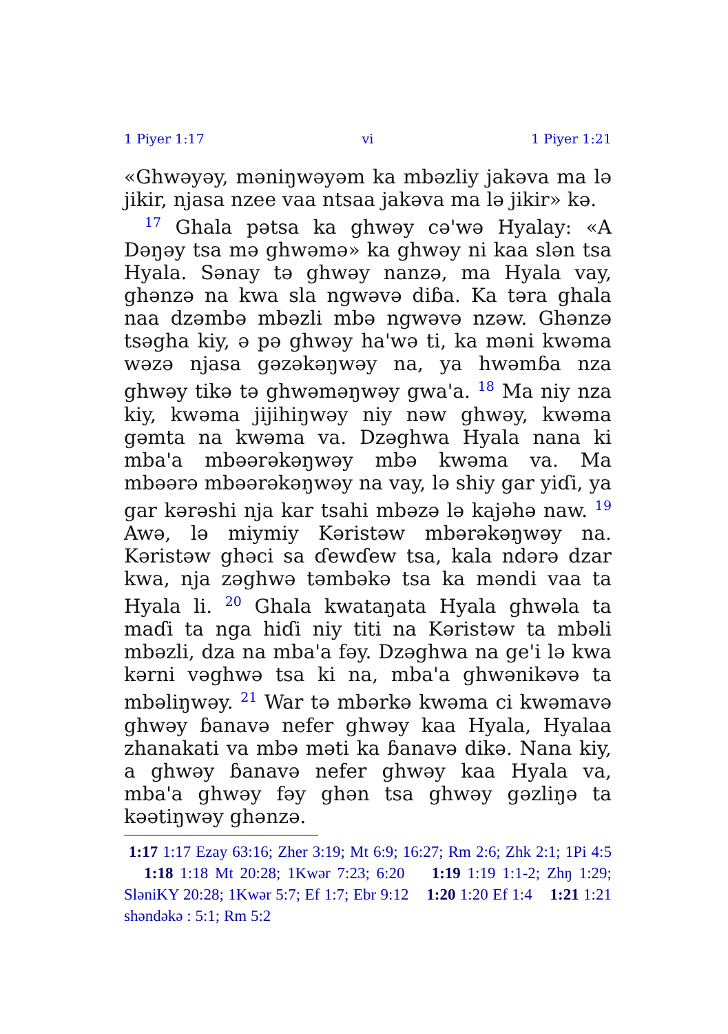1 Piyer 1:17 vi 1 Piyer 1:21
«Ghwəyəy, məniŋwəyəm ka mbəzliy jakəva ma lə jikir, njasa nzee vaa ntsaa jakəva ma lə jikir» kə.
<sup>17</sup> Ghala pətsa ka ghwəy cə'wə Hyalay: «A Dəŋəy tsa mə ghwəmə» ka ghwəy ni kaa slən tsa Hyala. Sənay tə ghwəy nanzə, ma Hyala vay, ghənzə na kwa sla ngwəvə diɓa. Ka təra ghala naa dzəmbə mbəzli mbə ngwəvə nzəw. Ghənzə tsəgha kiy, ə pə ghwəy ha'wə ti, ka məni kwəma wəzə njasa gəzəkəŋwəy na, ya hwəmɓa nza ghwəy tikə tə ghwəməŋwəy gwa'a. <sup>18</sup> Ma niy nza kiy, kwəma jijihiŋwəy niy nəw ghwəy, kwəma gəmta na kwəma va. Dzəghwa Hyala nana ki mba'a mbəərəkəŋwəy mbə kwəma va. Ma mbəərə mbəərəkəŋwəy na vay, lə shiy gar yiɗi, ya gar kərəshi nja kar tsahi mbəzə lə kajəhə naw. <sup>19</sup> Awə, lə miymiy Kəristəw mbərəkəŋwəy na. Kəristəw ghəci sa ɗewɗew tsa, kala ndərə dzar kwa, nja zəghwə təmbəkə tsa ka məndi vaa ta Hyala li. <sup>20</sup> Ghala kwataŋata Hyala ghwəla ta maɗi ta nga hiɗi niy titi na Kəristəw ta mbəli mbəzli, dza na mba'a fəy. Dzəghwa na ge'i lə kwa kərni vəghwə tsa ki na, mba'a ghwənikəvə ta mbəliŋwəy. <sup>21</sup> War tə mbərkə kwəma ci kwəmavə ghwəy ɓanavə nefer ghwəy kaa Hyala, Hyalaa zhanakati va mbə məti ka ɓanavə dikə. Nana kiy, a ghwəy ɓanavə nefer ghwəy kaa Hyala va, mba'a ghwəy fəy ghən tsa ghwəy gəzliŋə ta kəətiŋwəy ghənzə.
1:17 1:17 Ezay 63:16; Zher 3:19; Mt 6:9; 16:27; Rm 2:6; Zhk 2:1; 1Pi 4:5 1:18 1:18 Mt 20:28; 1Kwər 7:23; 6:20 1:19 1:19 1:1-2; Zhŋ 1:29; SləniKY 20:28; 1Kwər 5:7; Ef 1:7; Ebr 9:12 1:20 1:20 Ef 1:4 1:21 1:21 shəndəkə : 5:1; Rm 5:2